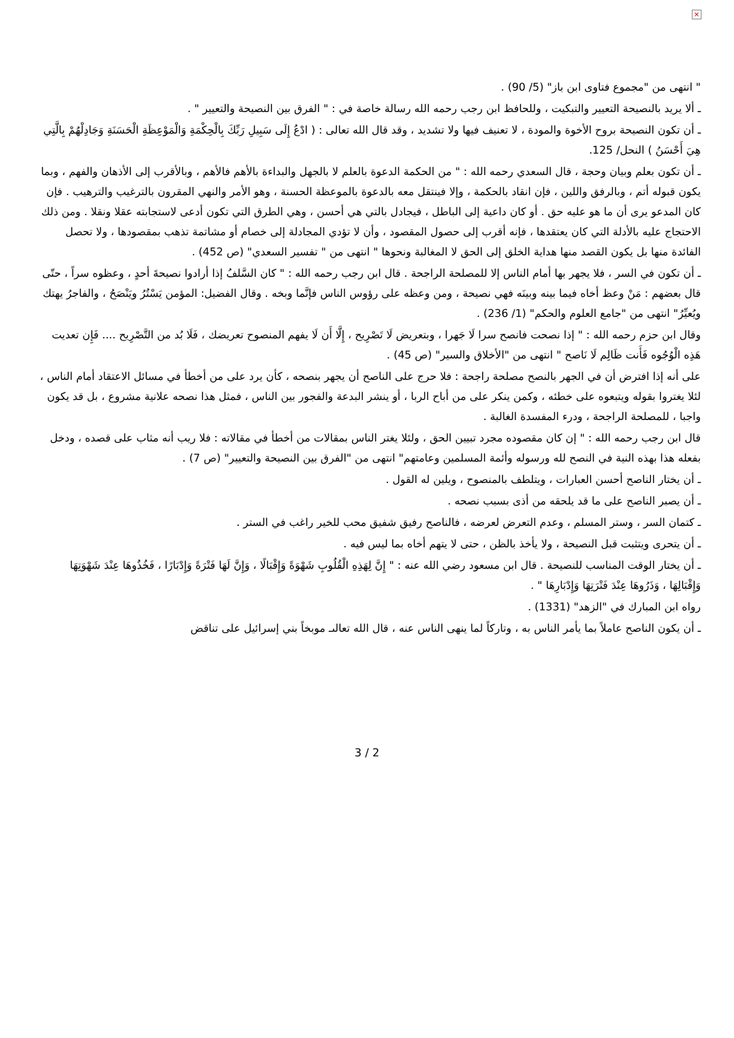×
" انتهى من "مجموع فتاوى ابن باز" (5/ 90) .
ـ ألا يريد بالنصيحة التعيير والتبكيت ، وللحافظ ابن رجب رحمه الله رسالة خاصة في : " الفرق بين النصيحة والتعيير " .
ـ أن تكون النصيحة بروح الأخوة والمودة ، لا تعنيف فيها ولا تشديد ، وقد قال الله تعالى : ( ادْعُ إِلَى سَبِيلِ رَبِّكَ بِالْحِكْمَةِ وَالْمَوْعِظَةِ الْحَسَنَةِ وَجَادِلْهُمْ بِالَّتِي هِيَ أَحْسَنُ ) النحل/ 125.
ـ أن تكون بعلم وبيان وحجة ، قال السعدي رحمه الله : " من الحكمة الدعوة بالعلم لا بالجهل والبداءة بالأهم فالأهم ، وبالأقرب إلى الأذهان والفهم ، وبما يكون قبوله أتم ، وبالرفق واللين ، فإن انقاد بالحكمة ، وإلا فينتقل معه بالدعوة بالموعظة الحسنة ، وهو الأمر والنهي المقرون بالترغيب والترهيب . فإن كان المدعو يرى أن ما هو عليه حق . أو كان داعية إلى الباطل ، فيجادل بالتي هي أحسن ، وهي الطرق التي تكون أدعى لاستجابته عقلا ونقلا . ومن ذلك الاحتجاج عليه بالأدلة التي كان يعتقدها ، فإنه أقرب إلى حصول المقصود ، وأن لا تؤدي المجادلة إلى خصام أو مشاتمة تذهب بمقصودها ، ولا تحصل الفائدة منها بل يكون القصد منها هداية الخلق إلى الحق لا المغالبة ونحوها " انتهى من " تفسير السعدي" (ص 452) .
ـ أن تكون في السر ، فلا يجهر بها أمام الناس إلا للمصلحة الراجحة . قال ابن رجب رحمه الله : " كان السَّلفُ إذا أرادوا نصيحةَ أحدٍ ، وعظوه سراً ، حتّى قال بعضهم : مَنْ وعظ أخاه فيما بينه وبينَه فهي نصيحة ، ومن وعظه على رؤوس الناس فإنَّما وبخه . وقال الفضيل: المؤمن يَسْتُرُ ويَنْصَحُ ، والفاجرُ يهتك ويُعيِّرُ" انتهى من "جامع العلوم والحكم" (1/ 236) .
وقال ابن حزم رحمه الله : " إذا نصحت فانصح سرا لَا جَهرا ، وبتعريض لَا تَصْرِيح ، إِلَّا أَن لَا يفهم المنصوح تعريضك ، فَلَا بُد من التَّصْرِيح .... فَإِن تعديت هَذِه الْوُجُوه فَأَنت ظَالِم لَا نَاصح " انتهى من "الأخلاق والسير" (ص 45) .
على أنه إذا افترض أن في الجهر بالنصح مصلحة راجحة : فلا حرج على الناصح أن يجهر بنصحه ، كأن يرد على من أخطأ في مسائل الاعتقاد أمام الناس ، لئلا يغتروا بقوله ويتبعوه على خطئه ، وكمن ينكر على من أباح الربا ، أو ينشر البدعة والفجور بين الناس ، فمثل هذا نصحه علانية مشروع ، بل قد يكون واجبا ، للمصلحة الراجحة ، ودرء المفسدة الغالبة .
قال ابن رجب رحمه الله : " إن كان مقصوده مجرد تبيين الحق ، ولئلا يغتر الناس بمقالات من أخطأ في مقالاته : فلا ريب أنه مثاب على قصده ، ودخل بفعله هذا بهذه النية في النصح لله ورسوله وأئمة المسلمين وعامتهم" انتهى من "الفرق بين النصيحة والتعيير" (ص 7) .
ـ أن يختار الناصح أحسن العبارات ، ويتلطف بالمنصوح ، ويلين له القول .
ـ أن يصبر الناصح على ما قد يلحقه من أذى بسبب نصحه .
ـ كتمان السر ، وستر المسلم ، وعدم التعرض لعرضه ، فالناصح رفيق شفيق محب للخير راغب في الستر .
ـ أن يتحرى ويتثبت قبل النصيحة ، ولا يأخذ بالظن ، حتى لا يتهم أخاه بما ليس فيه .
ـ أن يختار الوقت المناسب للنصيحة . قال ابن مسعود رضي الله عنه : " إِنَّ لِهَذِهِ الْقُلُوبِ شَهْوَةً وَإِقْبَالًا ، وَإِنَّ لَهَا فَتْرَةً وَإِدْبَارًا ، فَخُذُوهَا عِنْدَ شَهْوَتِهَا وَإِقْبَالِهَا ، وَذَرُوهَا عِنْدَ فَتْرَتِهَا وَإِدْبَارِهَا " .
رواه ابن المبارك في "الزهد" (1331) .
ـ أن يكون الناصح عاملاً بما يأمر الناس به ، وتاركاً لما ينهى الناس عنه ، قال الله تعالىـ موبخاً بني إسرائيل على تناقض
3 / 2